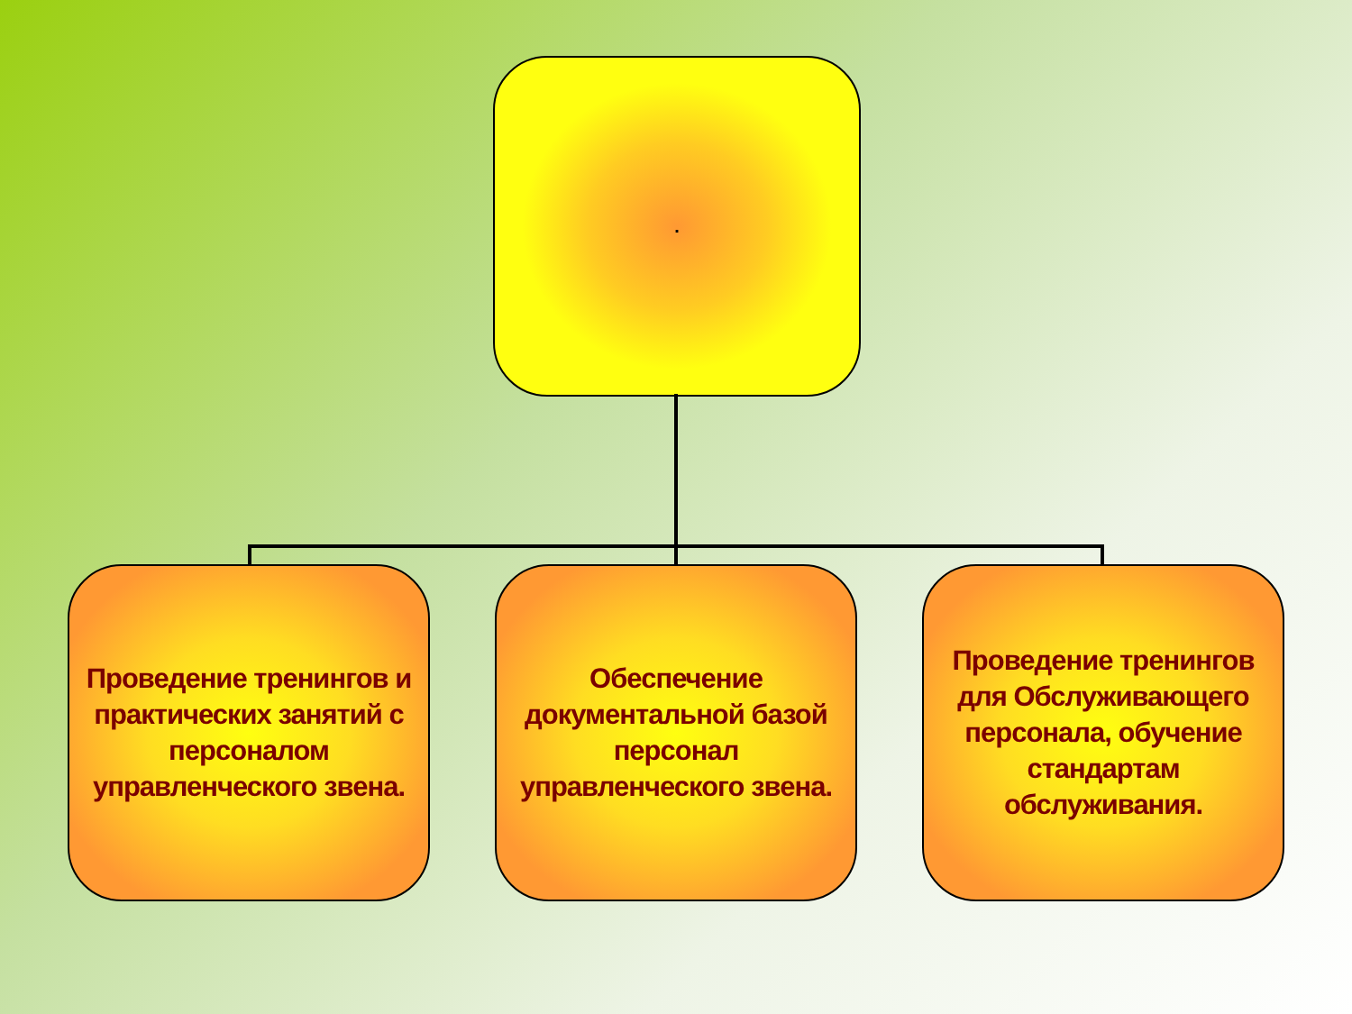.
Проведение тренингов и практических занятий с персоналом управленческого звена.
Обеспечение документальной базой персонал управленческого звена.
Проведение тренингов для Обслуживающего персонала, обучение стандартам обслуживания.